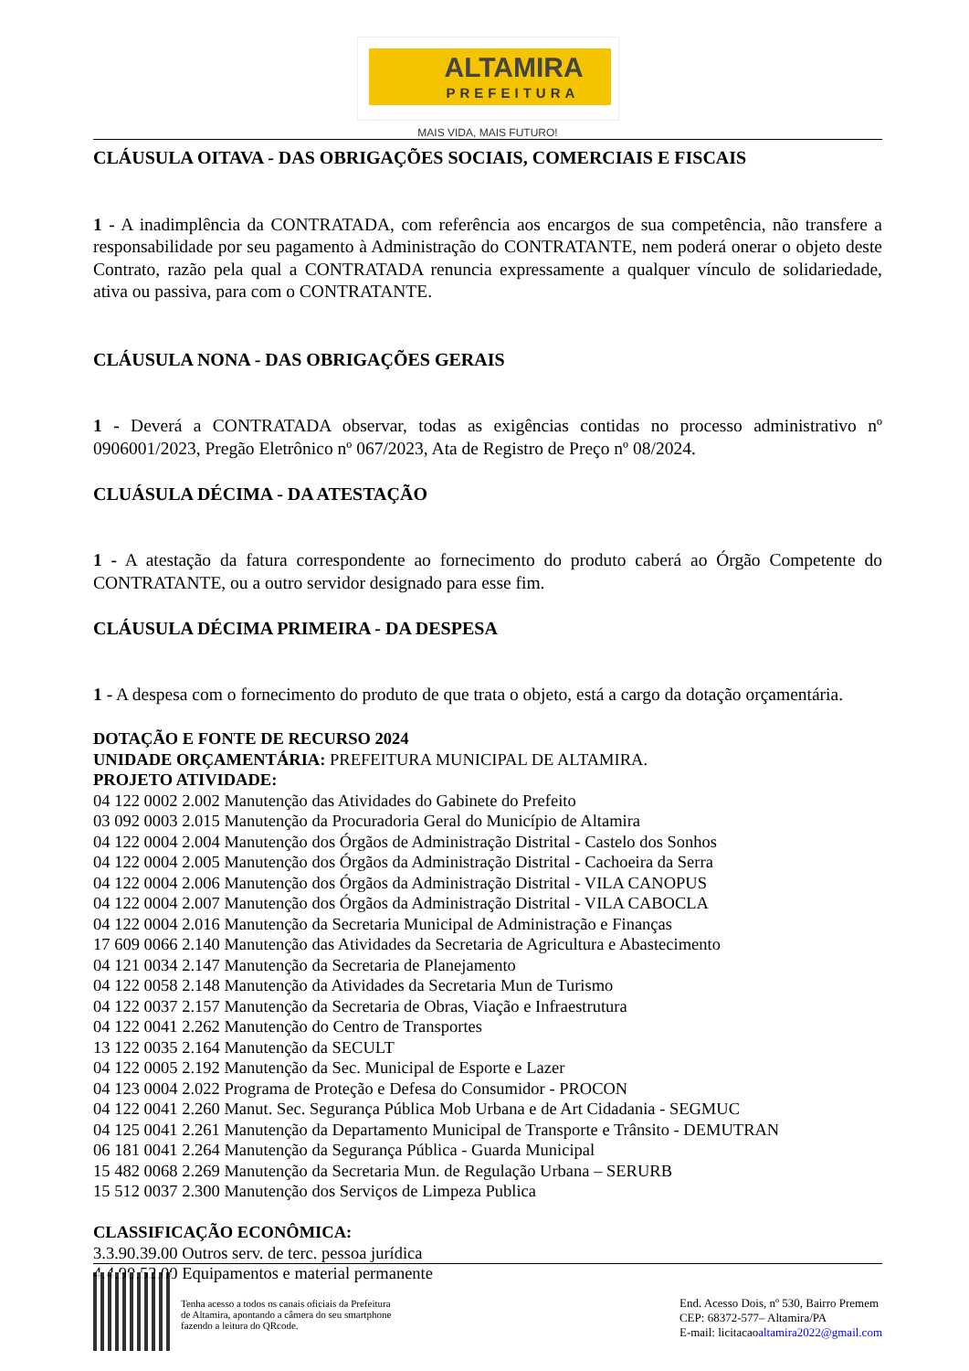ALTAMIRA
PREFEITURA
MAIS VIDA, MAIS FUTURO!
CLÁUSULA OITAVA - DAS OBRIGAÇÕES SOCIAIS, COMERCIAIS E FISCAIS
1 - A inadimplência da CONTRATADA, com referência aos encargos de sua competência, não transfere a responsabilidade por seu pagamento à Administração do CONTRATANTE, nem poderá onerar o objeto deste Contrato, razão pela qual a CONTRATADA renuncia expressamente a qualquer vínculo de solidariedade, ativa ou passiva, para com o CONTRATANTE.
CLÁUSULA NONA - DAS OBRIGAÇÕES GERAIS
1 - Deverá a CONTRATADA observar, todas as exigências contidas no processo administrativo nº 0906001/2023, Pregão Eletrônico nº 067/2023, Ata de Registro de Preço nº 08/2024.
CLUÁSULA DÉCIMA - DA ATESTAÇÃO
1 - A atestação da fatura correspondente ao fornecimento do produto caberá ao Órgão Competente do CONTRATANTE, ou a outro servidor designado para esse fim.
CLÁUSULA DÉCIMA PRIMEIRA - DA DESPESA
1 - A despesa com o fornecimento do produto de que trata o objeto, está a cargo da dotação orçamentária.
DOTAÇÃO E FONTE DE RECURSO 2024
UNIDADE ORÇAMENTÁRIA: PREFEITURA MUNICIPAL DE ALTAMIRA.
PROJETO ATIVIDADE:
04 122 0002 2.002 Manutenção das Atividades do Gabinete do Prefeito
03 092 0003 2.015 Manutenção da Procuradoria Geral do Município de Altamira
04 122 0004 2.004 Manutenção dos Órgãos de Administração Distrital - Castelo dos Sonhos
04 122 0004 2.005 Manutenção dos Órgãos da Administração Distrital - Cachoeira da Serra
04 122 0004 2.006 Manutenção dos Órgãos da Administração Distrital - VILA CANOPUS
04 122 0004 2.007 Manutenção dos Órgãos da Administração Distrital - VILA CABOCLA
04 122 0004 2.016 Manutenção da Secretaria Municipal de Administração e Finanças
17 609 0066 2.140 Manutenção das Atividades da Secretaria de Agricultura e Abastecimento
04 121 0034 2.147 Manutenção da Secretaria de Planejamento
04 122 0058 2.148 Manutenção da Atividades da Secretaria Mun de Turismo
04 122 0037 2.157 Manutenção da Secretaria de Obras, Viação e Infraestrutura
04 122 0041 2.262 Manutenção do Centro de Transportes
13 122 0035 2.164 Manutenção da SECULT
04 122 0005 2.192 Manutenção da Sec. Municipal de Esporte e Lazer
04 123 0004 2.022 Programa de Proteção e Defesa do Consumidor - PROCON
04 122 0041 2.260 Manut. Sec. Segurança Pública Mob Urbana e de Art Cidadania - SEGMUC
04 125 0041 2.261 Manutenção da Departamento Municipal de Transporte e Trânsito - DEMUTRAN
06 181 0041 2.264 Manutenção da Segurança Pública - Guarda Municipal
15 482 0068 2.269 Manutenção da Secretaria Mun. de Regulação Urbana – SERURB
15 512 0037 2.300 Manutenção dos Serviços de Limpeza Publica
CLASSIFICAÇÃO ECONÔMICA:
3.3.90.39.00 Outros serv. de terc. pessoa jurídica
4.4.90.52.00 Equipamentos e material permanente
Tenha acesso a todos os canais oficiais da Prefeitura
de Altamira, apontando a câmera do seu smartphone
fazendo a leitura do QRcode.
End. Acesso Dois, nº 530, Bairro Premem
CEP: 68372-577– Altamira/PA
E-mail: licitacaoaltamira2022@gmail.com